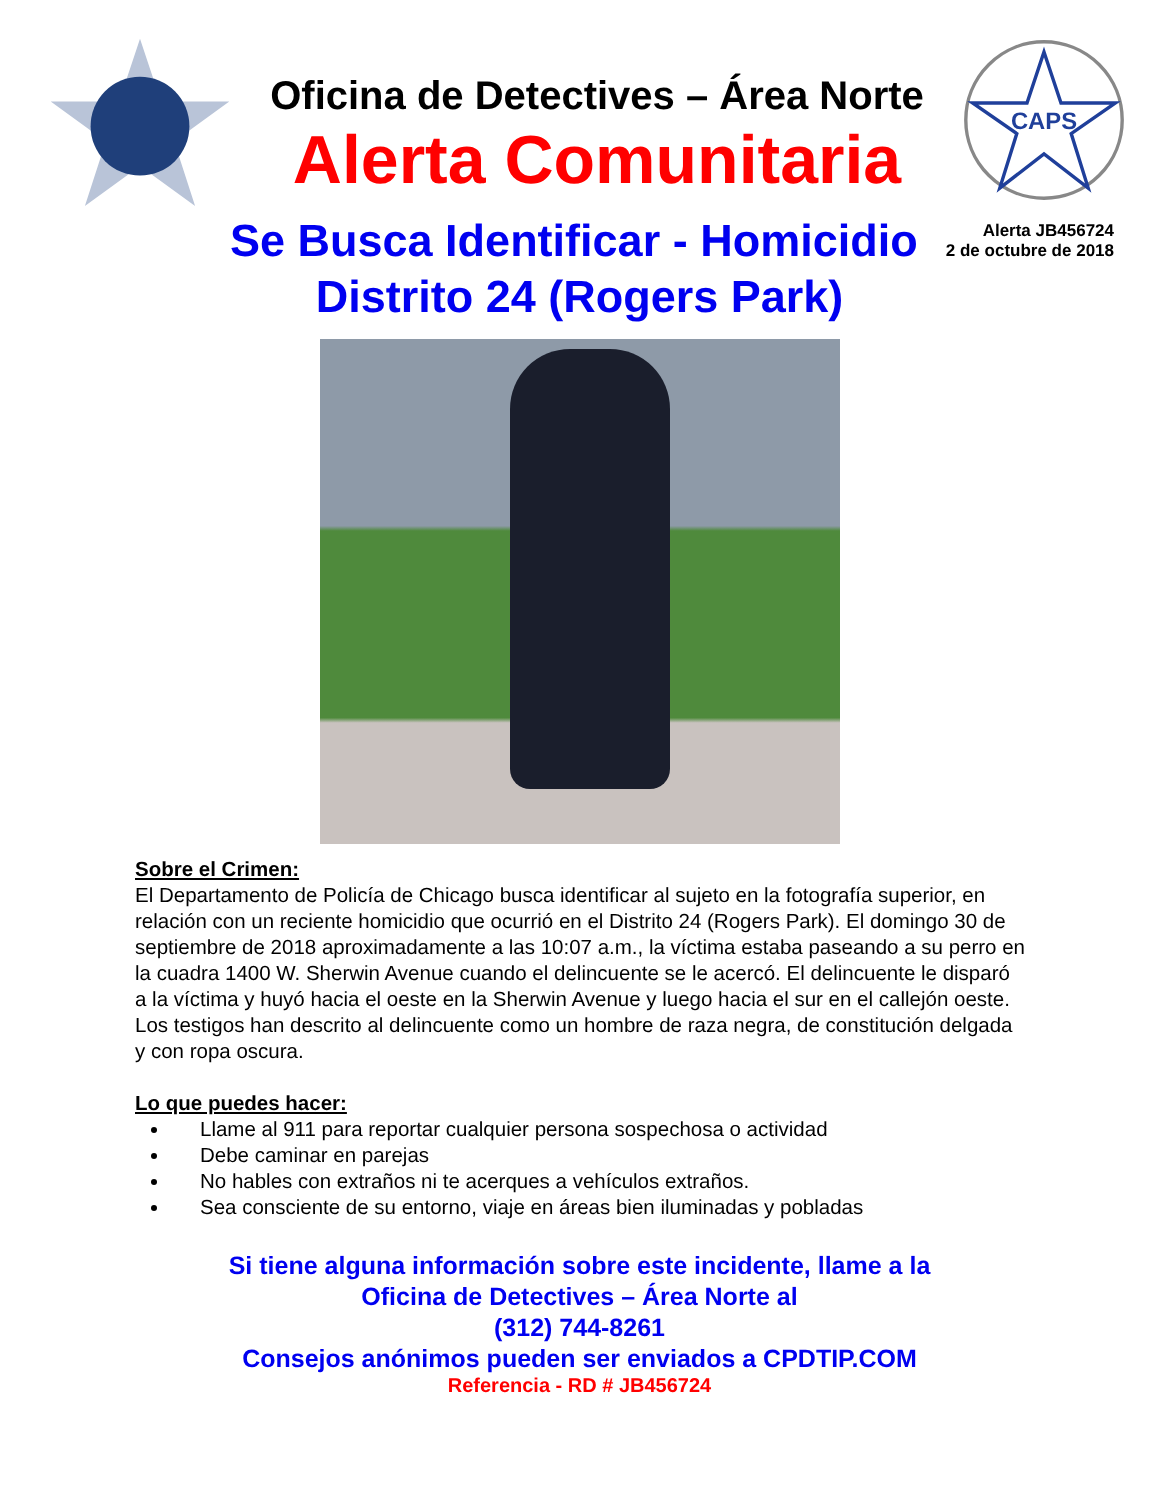Oficina de Detectives – Área Norte
Alerta Comunitaria
CAPS
Se Busca Identificar - Homicidio
Alerta JB456724
2 de octubre de 2018
Distrito 24 (Rogers Park)
Sobre el Crimen:
El Departamento de Policía de Chicago busca identificar al sujeto en la fotografía superior, en relación con un reciente homicidio que ocurrió en el Distrito 24 (Rogers Park). El domingo 30 de septiembre de 2018 aproximadamente a las 10:07 a.m., la víctima estaba paseando a su perro en la cuadra 1400 W. Sherwin Avenue cuando el delincuente se le acercó. El delincuente le disparó a la víctima y huyó hacia el oeste en la Sherwin Avenue y luego hacia el sur en el callejón oeste. Los testigos han descrito al delincuente como un hombre de raza negra, de constitución delgada y con ropa oscura.
Lo que puedes hacer:
Llame al 911 para reportar cualquier persona sospechosa o actividad
Debe caminar en parejas
No hables con extraños ni te acerques a vehículos extraños.
Sea consciente de su entorno, viaje en áreas bien iluminadas y pobladas
Si tiene alguna información sobre este incidente, llame a la
Oficina de Detectives – Área Norte al
(312) 744-8261
Consejos anónimos pueden ser enviados a CPDTIP.COM
Referencia - RD # JB456724